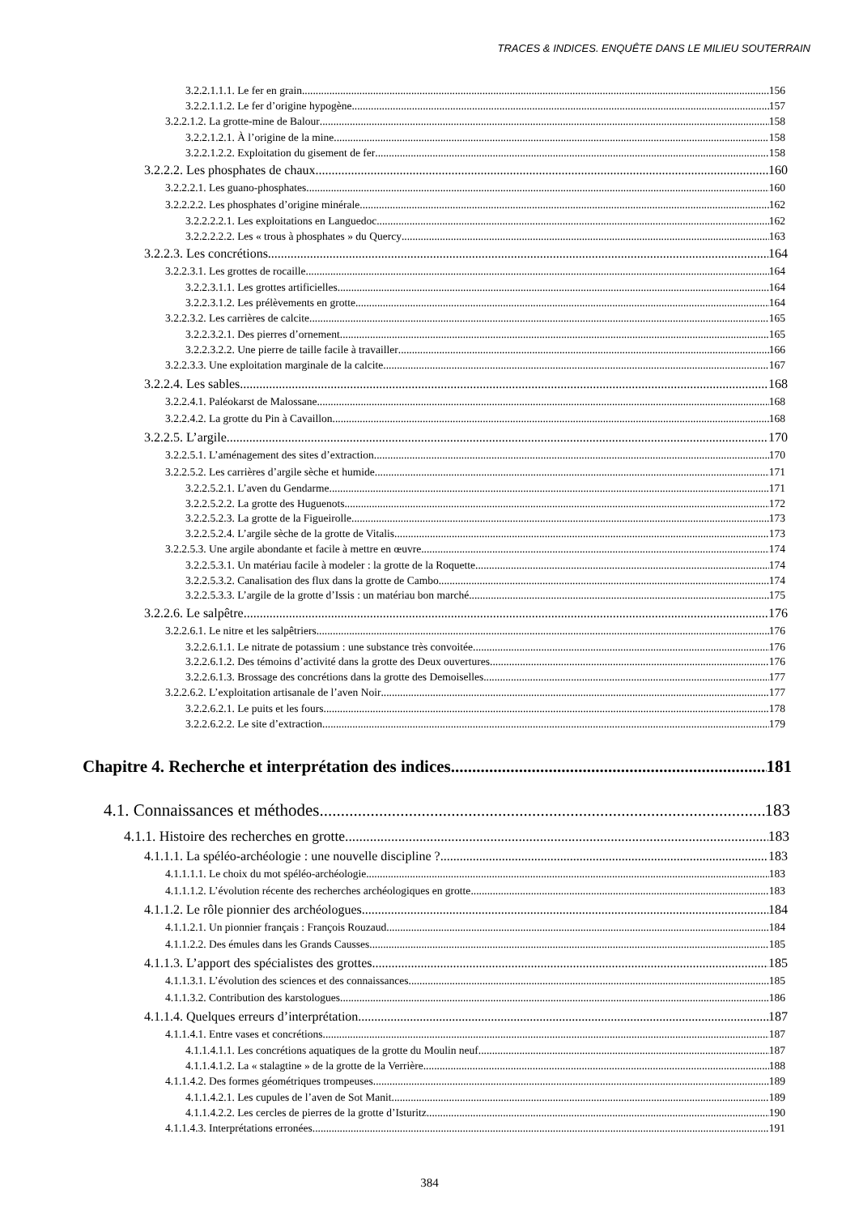TRACES & INDICES. ENQUÊTE DANS LE MILIEU SOUTERRAIN
3.2.2.1.1.1. Le fer en grain 156
3.2.2.1.1.2. Le fer d’origine hypogène 157
3.2.2.1.2. La grotte-mine de Balour 158
3.2.2.1.2.1. À l’origine de la mine 158
3.2.2.1.2.2. Exploitation du gisement de fer 158
3.2.2.2. Les phosphates de chaux 160
3.2.2.2.1. Les guano-phosphates 160
3.2.2.2.2. Les phosphates d’origine minérale 162
3.2.2.2.2.1. Les exploitations en Languedoc 162
3.2.2.2.2.2. Les « trous à phosphates » du Quercy 163
3.2.2.3. Les concrétions 164
3.2.2.3.1. Les grottes de rocaille 164
3.2.2.3.1.1. Les grottes artificielles 164
3.2.2.3.1.2. Les prélèvements en grotte 164
3.2.2.3.2. Les carrières de calcite 165
3.2.2.3.2.1. Des pierres d’ornement 165
3.2.2.3.2.2. Une pierre de taille facile à travailler 166
3.2.2.3.3. Une exploitation marginale de la calcite 167
3.2.2.4. Les sables 168
3.2.2.4.1. Paléokarst de Malossane 168
3.2.2.4.2. La grotte du Pin à Cavaillon 168
3.2.2.5. L’argile 170
3.2.2.5.1. L’aménagement des sites d’extraction 170
3.2.2.5.2. Les carrières d’argile sèche et humide 171
3.2.2.5.2.1. L’aven du Gendarme 171
3.2.2.5.2.2. La grotte des Huguenots 172
3.2.2.5.2.3. La grotte de la Figueirolle 173
3.2.2.5.2.4. L’argile sèche de la grotte de Vitalis 173
3.2.2.5.3. Une argile abondante et facile à mettre en œuvre 174
3.2.2.5.3.1. Un matériau facile à modeler : la grotte de la Roquette 174
3.2.2.5.3.2. Canalisation des flux dans la grotte de Cambo 174
3.2.2.5.3.3. L’argile de la grotte d’Issis : un matériau bon marché 175
3.2.2.6. Le salpêtre 176
3.2.2.6.1. Le nitre et les salpêtriers 176
3.2.2.6.1.1. Le nitrate de potassium : une substance très convoitée 176
3.2.2.6.1.2. Des témoins d’activité dans la grotte des Deux ouvertures 176
3.2.2.6.1.3. Brossage des concrétions dans la grotte des Demoiselles 177
3.2.2.6.2. L’exploitation artisanale de l’aven Noir 177
3.2.2.6.2.1. Le puits et les fours 178
3.2.2.6.2.2. Le site d’extraction 179
Chapitre 4. Recherche et interprétation des indices 181
4.1. Connaissances et méthodes 183
4.1.1. Histoire des recherches en grotte 183
4.1.1.1. La spéléo-archéologie : une nouvelle discipline ? 183
4.1.1.1.1. Le choix du mot spéléo-archéologie 183
4.1.1.1.2. L’évolution récente des recherches archéologiques en grotte 183
4.1.1.2. Le rôle pionnier des archéologues 184
4.1.1.2.1. Un pionnier français : François Rouzaud 184
4.1.1.2.2. Des émules dans les Grands Causses 185
4.1.1.3. L’apport des spécialistes des grottes 185
4.1.1.3.1. L’évolution des sciences et des connaissances 185
4.1.1.3.2. Contribution des karstologues 186
4.1.1.4. Quelques erreurs d’interprétation 187
4.1.1.4.1. Entre vases et concrétions 187
4.1.1.4.1.1. Les concrétions aquatiques de la grotte du Moulin neuf 187
4.1.1.4.1.2. La « stalagtine » de la grotte de la Verrière 188
4.1.1.4.2. Des formes géométriques trompeuses 189
4.1.1.4.2.1. Les cupules de l’aven de Sot Manit 189
4.1.1.4.2.2. Les cercles de pierres de la grotte d’Isturitz 190
4.1.1.4.3. Interprétations erronées 191
384